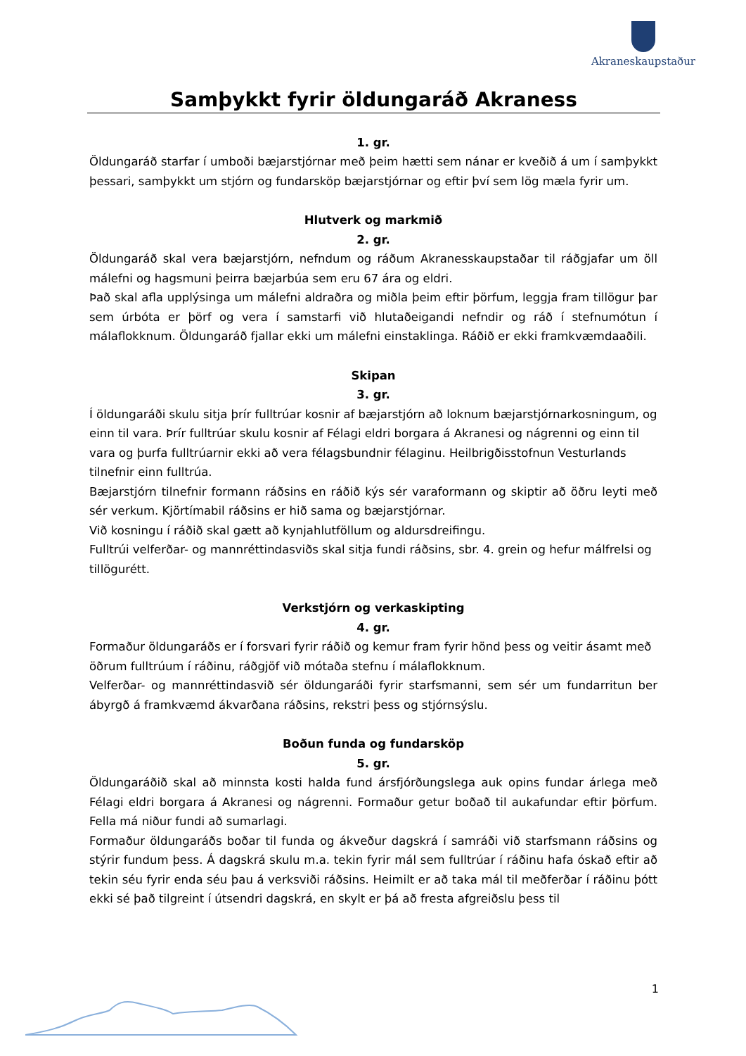Akraneskaupstaður
Samþykkt fyrir öldungaráð Akraness
1. gr.
Öldungaráð starfar í umboði bæjarstjórnar með þeim hætti sem nánar er kveðið á um í samþykkt þessari, samþykkt um stjórn og fundarsköp bæjarstjórnar og eftir því sem lög mæla fyrir um.
Hlutverk og markmið
2. gr.
Öldungaráð skal vera bæjarstjórn, nefndum og ráðum Akranesskaupstaðar til ráðgjafar um öll málefni og hagsmuni þeirra bæjarbúa sem eru 67 ára og eldri.
Það skal afla upplýsinga um málefni aldraðra og miðla þeim eftir þörfum, leggja fram tillögur þar sem úrbóta er þörf og vera í samstarfi við hlutaðeigandi nefndir og ráð í stefnumótun í málaflokknum. Öldungaráð fjallar ekki um málefni einstaklinga. Ráðið er ekki framkvæmdaaðili.
Skipan
3. gr.
Í öldungaráði skulu sitja þrír fulltrúar kosnir af bæjarstjórn að loknum bæjarstjórnarkosningum, og einn til vara. Þrír fulltrúar skulu kosnir af Félagi eldri borgara á Akranesi og nágrenni og einn til vara og þurfa fulltrúarnir ekki að vera félagsbundnir félaginu. Heilbrigðisstofnun Vesturlands tilnefnir einn fulltrúa.
Bæjarstjórn tilnefnir formann ráðsins en ráðið kýs sér varaformann og skiptir að öðru leyti með sér verkum. Kjörtímabil ráðsins er hið sama og bæjarstjórnar.
Við kosningu í ráðið skal gætt að kynjahlutföllum og aldursdreifingu.
Fulltrúi velferðar- og mannréttindasviðs skal sitja fundi ráðsins, sbr. 4. grein og hefur málfrelsi og tillögurétt.
Verkstjórn og verkaskipting
4. gr.
Formaður öldungaráðs er í forsvari fyrir ráðið og kemur fram fyrir hönd þess og veitir ásamt með öðrum fulltrúum í ráðinu, ráðgjöf við mótaða stefnu í málaflokknum.
Velferðar- og mannréttindasvið sér öldungaráði fyrir starfsmanni, sem sér um fundarritun ber ábyrgð á framkvæmd ákvarðana ráðsins, rekstri þess og stjórnsýslu.
Boðun funda og fundarsköp
5. gr.
Öldungaráðið skal að minnsta kosti halda fund ársfjórðungslega auk opins fundar árlega með Félagi eldri borgara á Akranesi og nágrenni. Formaður getur boðað til aukafundar eftir þörfum. Fella má niður fundi að sumarlagi.
Formaður öldungaráðs boðar til funda og ákveður dagskrá í samráði við starfsmann ráðsins og stýrir fundum þess. Á dagskrá skulu m.a. tekin fyrir mál sem fulltrúar í ráðinu hafa óskað eftir að tekin séu fyrir enda séu þau á verksviði ráðsins. Heimilt er að taka mál til meðferðar í ráðinu þótt ekki sé það tilgreint í útsendri dagskrá, en skylt er þá að fresta afgreiðslu þess til
1